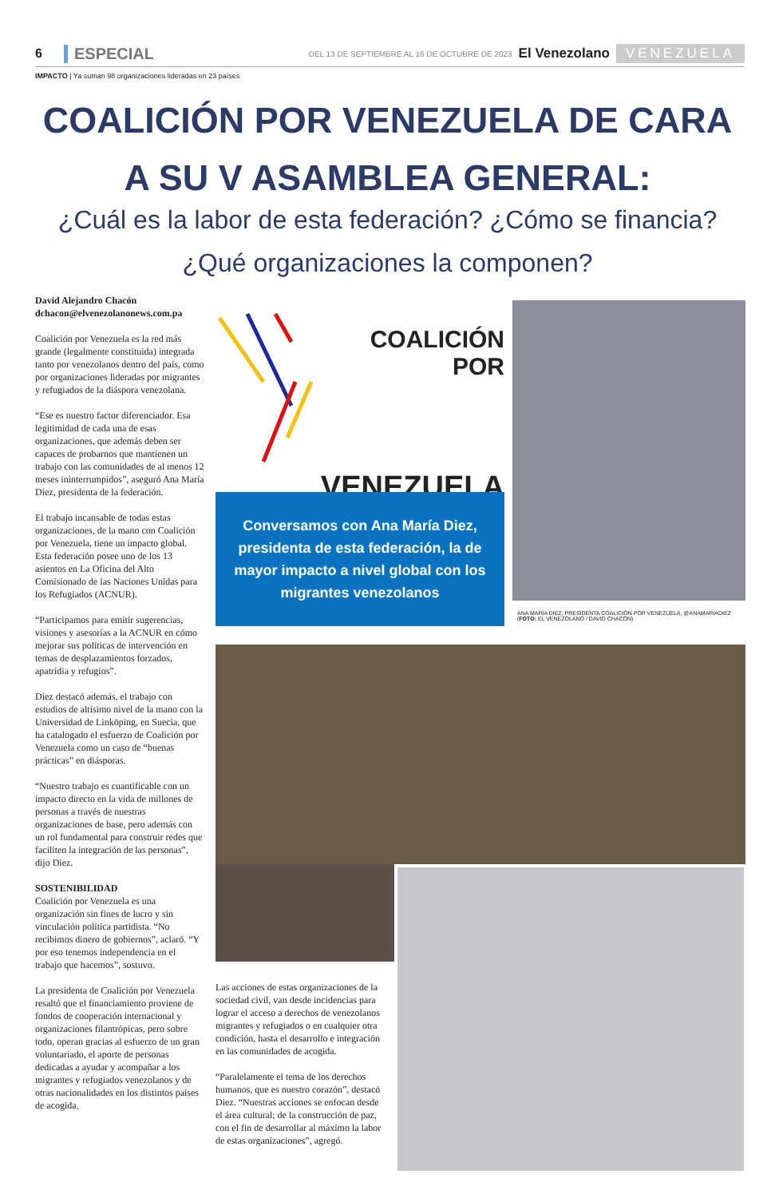6 ESPECIAL DEL 13 DE SEPTIEMBRE AL 16 DE OCTUBRE DE 2023 El Venezolano VENEZUELA
IMPACTO | Ya suman 98 organizaciones lideradas en 23 países
COALICIÓN POR VENEZUELA DE CARA A SU V ASAMBLEA GENERAL:
¿Cuál es la labor de esta federación? ¿Cómo se financia? ¿Qué organizaciones la componen?
David Alejandro Chacón
dchacon@elvenezolanonews.com.pa
Coalición por Venezuela es la red más grande (legalmente constituida) integrada tanto por venezolanos dentro del país, como por organizaciones lideradas por migrantes y refugiados de la diáspora venezolana.
“Ese es nuestro factor diferenciador. Esa legitimidad de cada una de esas organizaciones, que además deben ser capaces de probarnos que mantienen un trabajo con las comunidades de al menos 12 meses ininterrumpidos”, aseguró Ana María Diez, presidenta de la federación.
El trabajo incansable de todas estas organizaciones, de la mano con Coalición por Venezuela, tiene un impacto global. Esta federación posee uno de los 13 asientos en La Oficina del Alto Comisionado de las Naciones Unidas para los Refugiados (ACNUR).
“Participamos para emitir sugerencias, visiones y asesorías a la ACNUR en cómo mejorar sus políticas de intervención en temas de desplazamientos forzados, apatridia y refugios”.
Diez destacó además, el trabajo con estudios de altísimo nivel de la mano con la Universidad de Linköping, en Suecia, que ha catalogado el esfuerzo de Coalición por Venezuela como un caso de “buenas prácticas” en diásporas.
“Nuestro trabajo es cuantificable con un impacto directo en la vida de millones de personas a través de nuestras organizaciones de base, pero además con un rol fundamental para construir redes que faciliten la integración de las personas”, dijo Diez.
SOSTENIBILIDAD
Coalición por Venezuela es una organización sin fines de lucro y sin vinculación política partidista. “No recibimos dinero de gobiernos”, aclaró. “Y por eso tenemos independencia en el trabajo que hacemos”, sostuvo.
La presidenta de Coalición por Venezuela resaltó que el financiamiento proviene de fondos de cooperación internacional y organizaciones filantrópicas, pero sobre todo, operan gracias al esfuerzo de un gran voluntariado, el aporte de personas dedicadas a ayudar y acompañar a los migrantes y refugiados venezolanos y de otras nacionalidades en los distintos países de acogida.
COALICIÓN POR
VENEZUELA
Conversamos con Ana María Diez,
presidenta de esta federación, la de
mayor impacto a nivel global con los
migrantes venezolanos
ANA MARÍA DIEZ, PRESIDENTA COALICIÓN POR VENEZUELA, @ANAMARIADIEZ
(FOTO: EL VENEZOLANO / DAVID CHACÓN)
Las acciones de estas organizaciones de la sociedad civil, van desde incidencias para lograr el acceso a derechos de venezolanos migrantes y refugiados o en cualquier otra condición, hasta el desarrollo e integración en las comunidades de acogida.
“Paralelamente el tema de los derechos humanos, que es nuestro corazón”, destacó Diez. “Nuestras acciones se enfocan desde el área cultural; de la construcción de paz, con el fin de desarrollar al máximo la labor de estas organizaciones”, agregó.